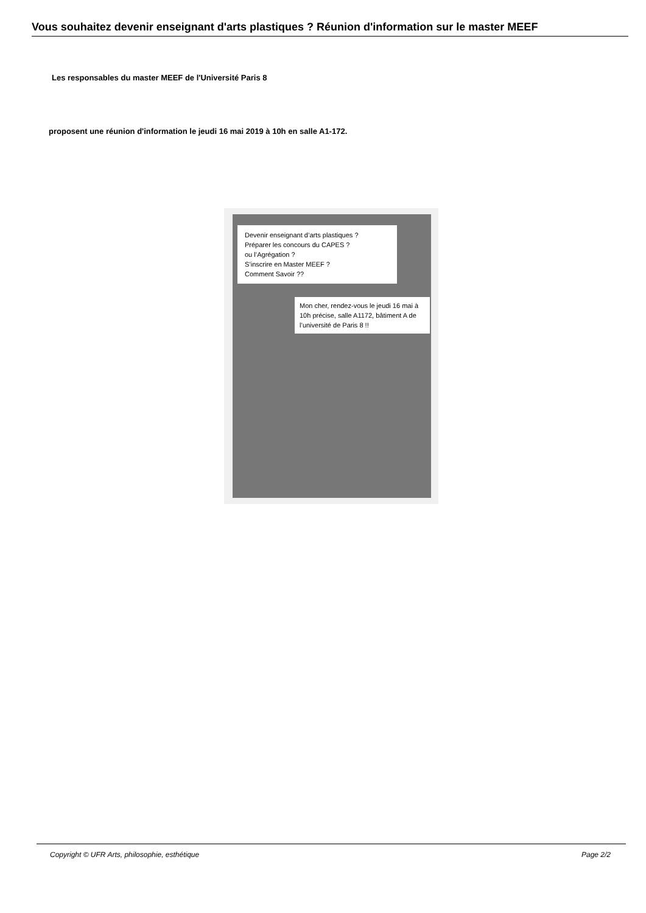Vous souhaitez devenir enseignant d'arts plastiques ? Réunion d'information sur le master MEEF
Les responsables du master MEEF de l'Université Paris 8
proposent une réunion d'information le jeudi 16 mai 2019 à 10h en salle A1-172.
Devenir enseignant d’arts plastiques ?
Préparer les concours du CAPES ?
ou l’Agrégation ?
S’inscrire en Master MEEF ?
Comment Savoir ??
Mon cher, rendez-vous le jeudi 16 mai à 10h précise, salle A1172, bâtiment A de l’université de Paris 8 !!
Copyright © UFR Arts, philosophie, esthétique Page 2/2